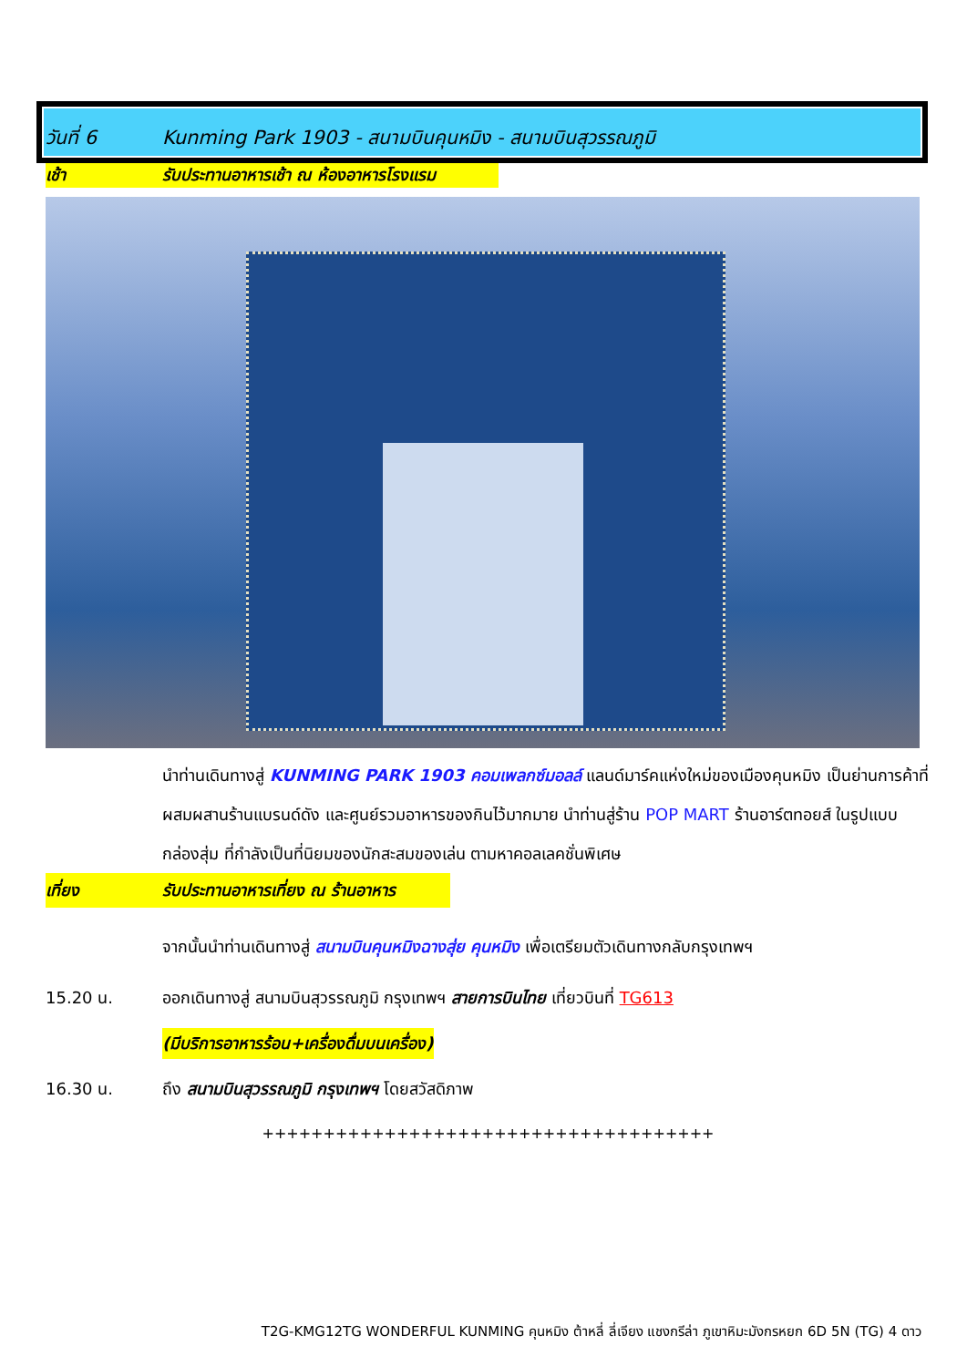วันที่ 6
Kunming Park 1903 - สนามบินคุนหมิง - สนามบินสุวรรณภูมิ
เช้า รับประทานอาหารเช้า ณ ห้องอาหารโรงแรม
นำท่านเดินทางสู่ KUNMING PARK 1903 คอมเพลกซ์มอลล์ แลนด์มาร์คแห่งใหม่ของเมืองคุนหมิง เป็นย่านการค้าที่ผสมผสานร้านแบรนด์ดัง และศูนย์รวมอาหารของกินไว้มากมาย นำท่านสู่ร้าน POP MART ร้านอาร์ตทอยส์ ในรูปแบบกล่องสุ่ม ที่กำลังเป็นที่นิยมของนักสะสมของเล่น ตามหาคอลเลคชั่นพิเศษ
เที่ยง รับประทานอาหารเที่ยง ณ ร้านอาหาร
จากนั้นนำท่านเดินทางสู่ สนามบินคุนหมิงฉางสุ่ย คุนหมิง เพื่อเตรียมตัวเดินทางกลับกรุงเทพฯ
15.20 น. ออกเดินทางสู่ สนามบินสุวรรณภูมิ กรุงเทพฯ สายการบินไทย เที่ยวบินที่ TG613
(มีบริการอาหารร้อน+เครื่องดื่มบนเครื่อง)
16.30 น. ถึง สนามบินสุวรรณภูมิ กรุงเทพฯ โดยสวัสดิภาพ
+++++++++++++++++++++++++++++++++++++
T2G-KMG12TG WONDERFUL KUNMING คุนหมิง ต้าหลี่ ลี่เจียง แชงกรีล่า ภูเขาหิมะมังกรหยก 6D 5N (TG) 4 ดาว